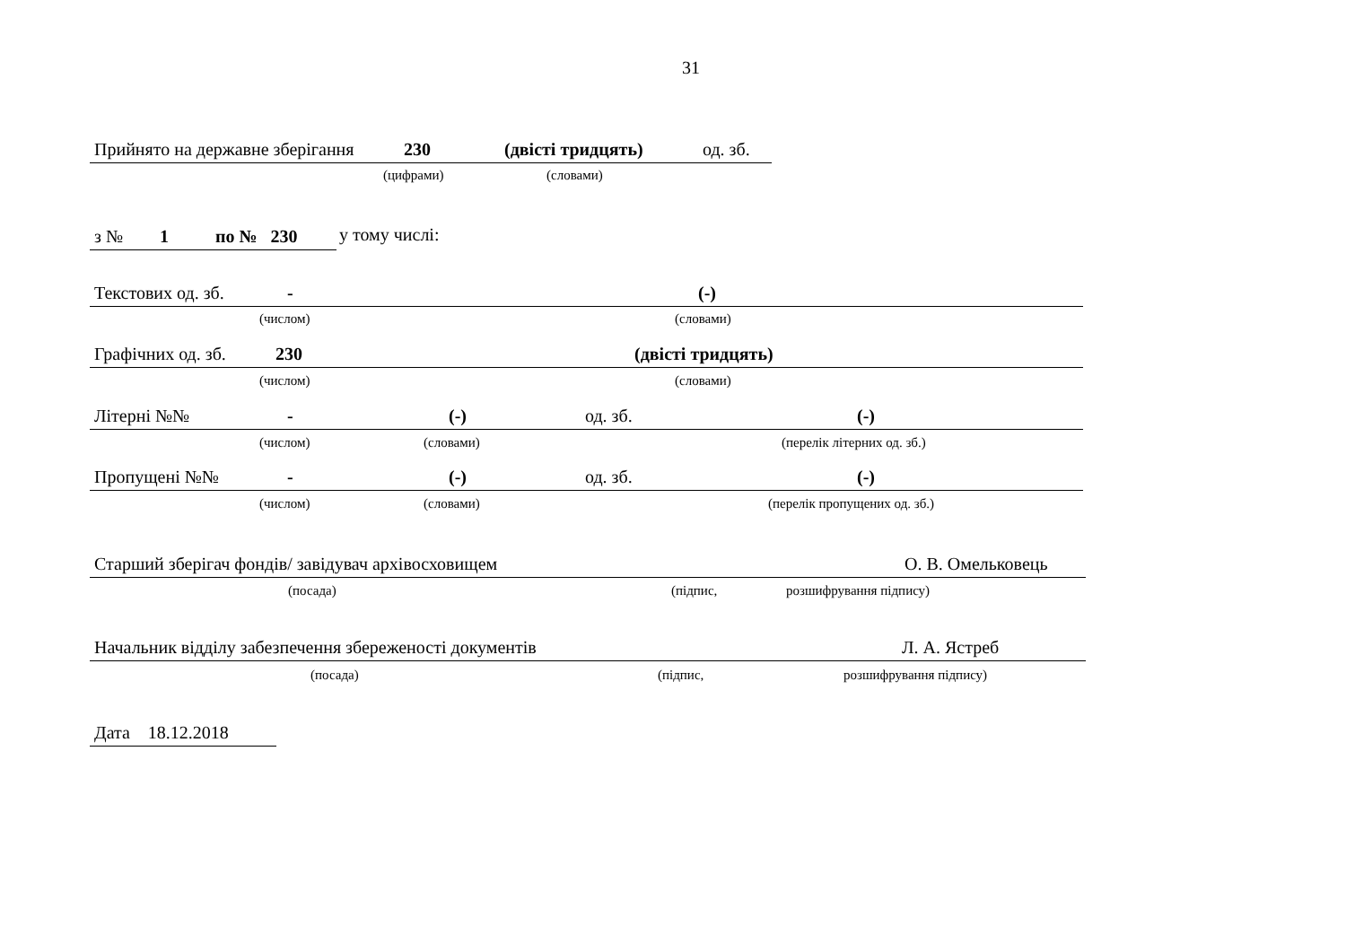31
Прийнято на державне зберігання 230 (двісті тридцять) од. зб.
(цифрами) (словами)
з № 1 по № 230 у тому числі:
Текстових од. зб. - (-)
(числом) (словами)
Графічних од. зб. 230 (двісті тридцять)
(числом) (словами)
Літерні №№ - (-) од. зб. (-)
(числом) (словами) (перелік літерних од. зб.)
Пропущені №№ - (-) од. зб. (-)
(числом) (словами) (перелік пропущених од. зб.)
Старший зберігач фондів/ завідувач архівосховищем О. В. Омельковець
(посада) (підпис, розшифрування підпису)
Начальник відділу забезпечення збереженості документів Л. А. Ястреб
(посада) (підпис, розшифрування підпису)
Дата 18.12.2018